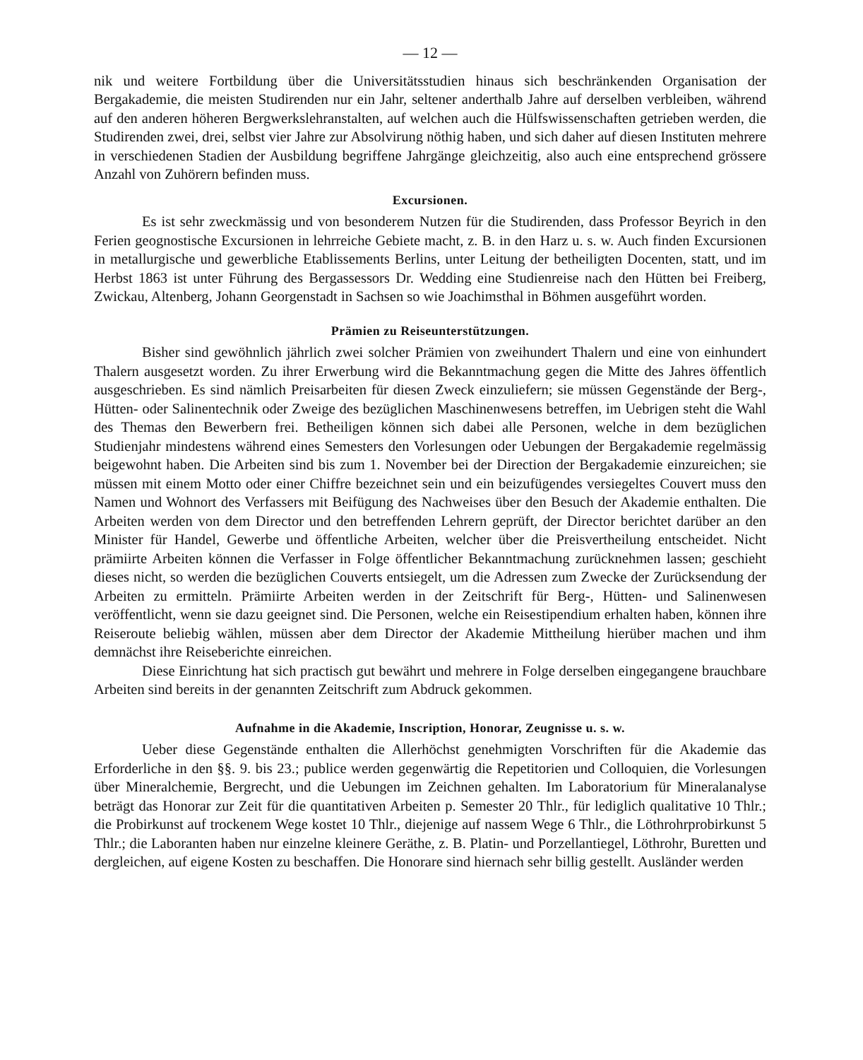— 12 —
nik und weitere Fortbildung über die Universitätsstudien hinaus sich beschränkenden Organisation der Bergakademie, die meisten Studirenden nur ein Jahr, seltener anderthalb Jahre auf derselben verbleiben, während auf den anderen höheren Bergwerkslehranstalten, auf welchen auch die Hülfswissenschaften getrieben werden, die Studirenden zwei, drei, selbst vier Jahre zur Absolvirung nöthig haben, und sich daher auf diesen Instituten mehrere in verschiedenen Stadien der Ausbildung begriffene Jahrgänge gleichzeitig, also auch eine entsprechend grössere Anzahl von Zuhörern befinden muss.
Excursionen.
Es ist sehr zweckmässig und von besonderem Nutzen für die Studirenden, dass Professor Beyrich in den Ferien geognostische Excursionen in lehrreiche Gebiete macht, z. B. in den Harz u. s. w. Auch finden Excursionen in metallurgische und gewerbliche Etablissements Berlins, unter Leitung der betheiligten Docenten, statt, und im Herbst 1863 ist unter Führung des Bergassessors Dr. Wedding eine Studienreise nach den Hütten bei Freiberg, Zwickau, Altenberg, Johann Georgenstadt in Sachsen so wie Joachimsthal in Böhmen ausgeführt worden.
Prämien zu Reiseunterstützungen.
Bisher sind gewöhnlich jährlich zwei solcher Prämien von zweihundert Thalern und eine von einhundert Thalern ausgesetzt worden. Zu ihrer Erwerbung wird die Bekanntmachung gegen die Mitte des Jahres öffentlich ausgeschrieben. Es sind nämlich Preisarbeiten für diesen Zweck einzuliefern; sie müssen Gegenstände der Berg-, Hütten- oder Salinentechnik oder Zweige des bezüglichen Maschinenwesens betreffen, im Uebrigen steht die Wahl des Themas den Bewerbern frei. Betheiligen können sich dabei alle Personen, welche in dem bezüglichen Studienjahr mindestens während eines Semesters den Vorlesungen oder Uebungen der Bergakademie regelmässig beigewohnt haben. Die Arbeiten sind bis zum 1. November bei der Direction der Bergakademie einzureichen; sie müssen mit einem Motto oder einer Chiffre bezeichnet sein und ein beizufügendes versiegeltes Couvert muss den Namen und Wohnort des Verfassers mit Beifügung des Nachweises über den Besuch der Akademie enthalten. Die Arbeiten werden von dem Director und den betreffenden Lehrern geprüft, der Director berichtet darüber an den Minister für Handel, Gewerbe und öffentliche Arbeiten, welcher über die Preisvertheilung entscheidet. Nicht prämiirte Arbeiten können die Verfasser in Folge öffentlicher Bekanntmachung zurücknehmen lassen; geschieht dieses nicht, so werden die bezüglichen Couverts entsiegelt, um die Adressen zum Zwecke der Zurücksendung der Arbeiten zu ermitteln. Prämiirte Arbeiten werden in der Zeitschrift für Berg-, Hütten- und Salinenwesen veröffentlicht, wenn sie dazu geeignet sind. Die Personen, welche ein Reisestipendium erhalten haben, können ihre Reiseroute beliebig wählen, müssen aber dem Director der Akademie Mittheilung hierüber machen und ihm demnächst ihre Reiseberichte einreichen.
Diese Einrichtung hat sich practisch gut bewährt und mehrere in Folge derselben eingegangene brauchbare Arbeiten sind bereits in der genannten Zeitschrift zum Abdruck gekommen.
Aufnahme in die Akademie, Inscription, Honorar, Zeugnisse u. s. w.
Ueber diese Gegenstände enthalten die Allerhöchst genehmigten Vorschriften für die Akademie das Erforderliche in den §§. 9. bis 23.; publice werden gegenwärtig die Repetitorien und Colloquien, die Vorlesungen über Mineralchemie, Bergrecht, und die Uebungen im Zeichnen gehalten. Im Laboratorium für Mineralanalyse beträgt das Honorar zur Zeit für die quantitativen Arbeiten p. Semester 20 Thlr., für lediglich qualitative 10 Thlr.; die Probirkunst auf trockenem Wege kostet 10 Thlr., diejenige auf nassem Wege 6 Thlr., die Löthrohrprobirkunst 5 Thlr.; die Laboranten haben nur einzelne kleinere Geräthe, z. B. Platin- und Porzellantiegel, Löthrohr, Buretten und dergleichen, auf eigene Kosten zu beschaffen. Die Honorare sind hiernach sehr billig gestellt. Ausländer werden